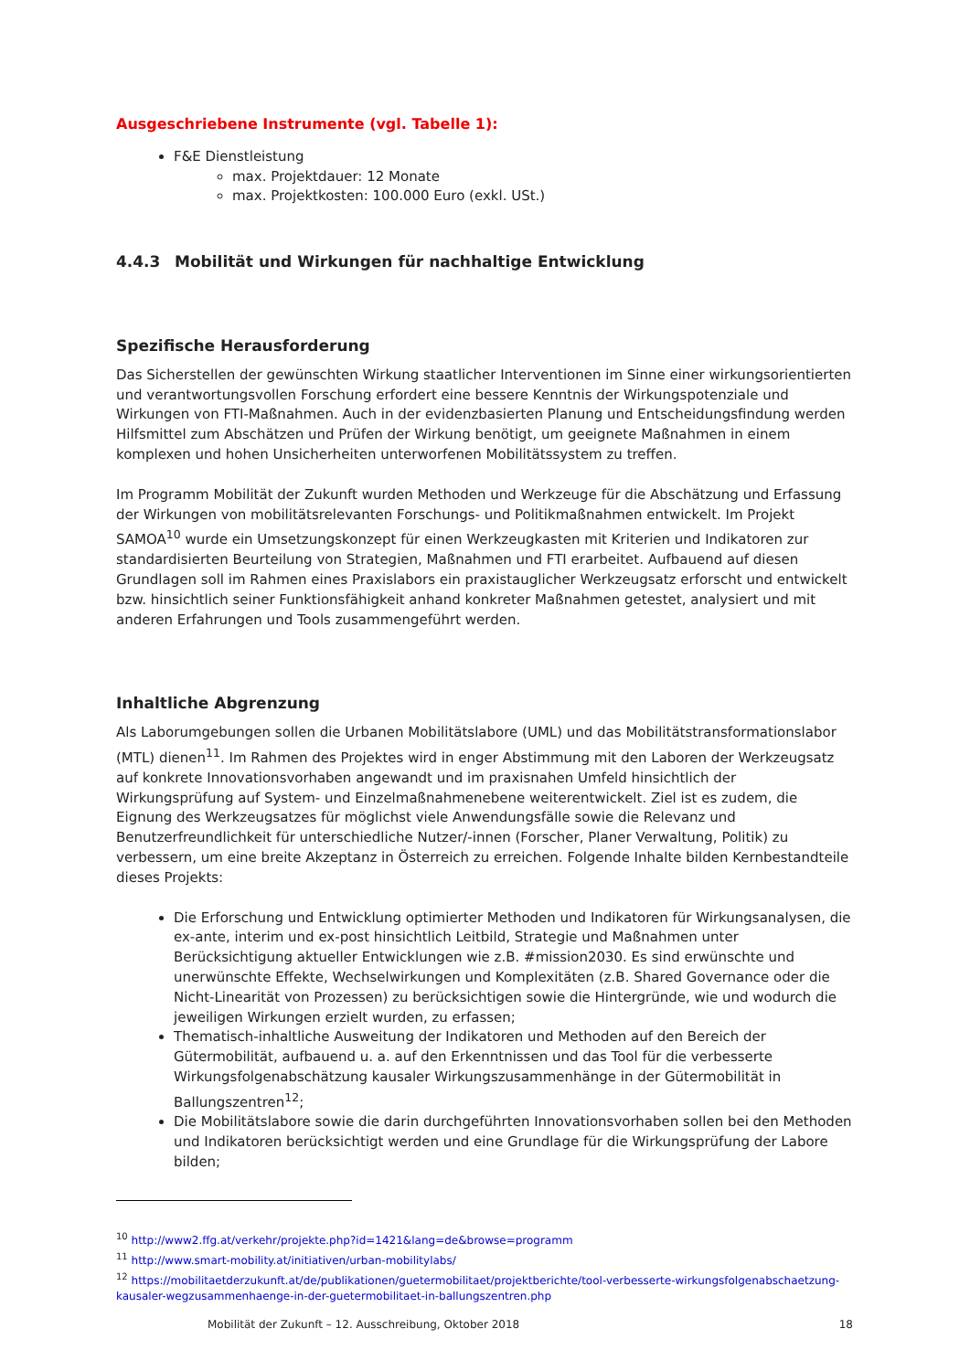Ausgeschriebene Instrumente (vgl. Tabelle 1):
F&E Dienstleistung
max. Projektdauer: 12 Monate
max. Projektkosten: 100.000 Euro (exkl. USt.)
4.4.3 Mobilität und Wirkungen für nachhaltige Entwicklung
Spezifische Herausforderung
Das Sicherstellen der gewünschten Wirkung staatlicher Interventionen im Sinne einer wirkungsorientierten und verantwortungsvollen Forschung erfordert eine bessere Kenntnis der Wirkungspotenziale und Wirkungen von FTI-Maßnahmen. Auch in der evidenzbasierten Planung und Entscheidungsfindung werden Hilfsmittel zum Abschätzen und Prüfen der Wirkung benötigt, um geeignete Maßnahmen in einem komplexen und hohen Unsicherheiten unterworfenen Mobilitätssystem zu treffen.
Im Programm Mobilität der Zukunft wurden Methoden und Werkzeuge für die Abschätzung und Erfassung der Wirkungen von mobilitätsrelevanten Forschungs- und Politikmaßnahmen entwickelt. Im Projekt SAMOA<sup>10</sup> wurde ein Umsetzungskonzept für einen Werkzeugkasten mit Kriterien und Indikatoren zur standardisierten Beurteilung von Strategien, Maßnahmen und FTI erarbeitet. Aufbauend auf diesen Grundlagen soll im Rahmen eines Praxislabors ein praxistauglicher Werkzeugsatz erforscht und entwickelt bzw. hinsichtlich seiner Funktionsfähigkeit anhand konkreter Maßnahmen getestet, analysiert und mit anderen Erfahrungen und Tools zusammengeführt werden.
Inhaltliche Abgrenzung
Als Laborumgebungen sollen die Urbanen Mobilitätslabore (UML) und das Mobilitätstransformationslabor (MTL) dienen<sup>11</sup>. Im Rahmen des Projektes wird in enger Abstimmung mit den Laboren der Werkzeugsatz auf konkrete Innovationsvorhaben angewandt und im praxisnahen Umfeld hinsichtlich der Wirkungsprüfung auf System- und Einzelmaßnahmenebene weiterentwickelt. Ziel ist es zudem, die Eignung des Werkzeugsatzes für möglichst viele Anwendungsfälle sowie die Relevanz und Benutzerfreundlichkeit für unterschiedliche Nutzer/-innen (Forscher, Planer Verwaltung, Politik) zu verbessern, um eine breite Akzeptanz in Österreich zu erreichen. Folgende Inhalte bilden Kernbestandteile dieses Projekts:
Die Erforschung und Entwicklung optimierter Methoden und Indikatoren für Wirkungsanalysen, die ex-ante, interim und ex-post hinsichtlich Leitbild, Strategie und Maßnahmen unter Berücksichtigung aktueller Entwicklungen wie z.B. #mission2030. Es sind erwünschte und unerwünschte Effekte, Wechselwirkungen und Komplexitäten (z.B. Shared Governance oder die Nicht-Linearität von Prozessen) zu berücksichtigen sowie die Hintergründe, wie und wodurch die jeweiligen Wirkungen erzielt wurden, zu erfassen;
Thematisch-inhaltliche Ausweitung der Indikatoren und Methoden auf den Bereich der Gütermobilität, aufbauend u. a. auf den Erkenntnissen und das Tool für die verbesserte Wirkungsfolgenabschätzung kausaler Wirkungszusammenhänge in der Gütermobilität in Ballungszentren<sup>12</sup>;
Die Mobilitätslabore sowie die darin durchgeführten Innovationsvorhaben sollen bei den Methoden und Indikatoren berücksichtigt werden und eine Grundlage für die Wirkungsprüfung der Labore bilden;
<sup>10</sup> http://www2.ffg.at/verkehr/projekte.php?id=1421&lang=de&browse=programm
<sup>11</sup> http://www.smart-mobility.at/initiativen/urban-mobilitylabs/
<sup>12</sup> https://mobilitaetderzukunft.at/de/publikationen/guetermobilitaet/projektberichte/tool-verbesserte-wirkungsfolgenabschaetzung-kausaler-wegzusammenhaenge-in-der-guetermobilitaet-in-ballungszentren.php
Mobilität der Zukunft – 12. Ausschreibung, Oktober 2018 18